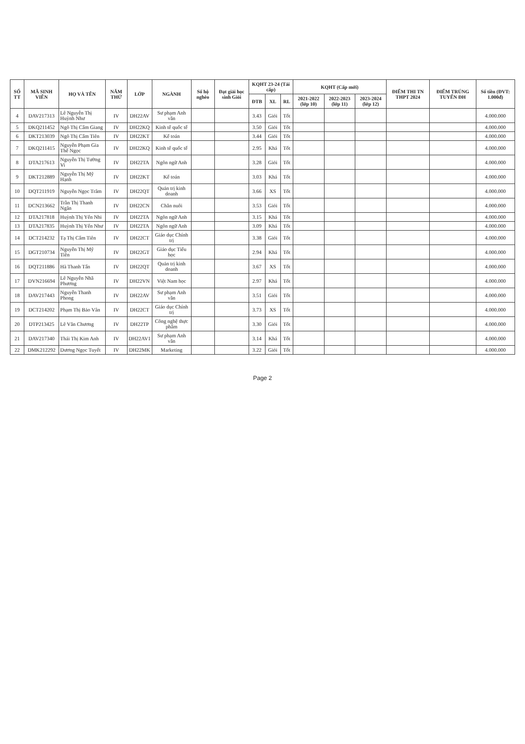| SỐ TT | MÃ SINH VIÊN | HỌ VÀ TÊN | NĂM THỨ | LỚP | NGÀNH | Số hộ nghèo | Đạt giải học sinh Giỏi | KQHT 23-24 (Tái cấp) | | | KQHT (Cấp mới) | | | ĐIỂM THI TN THPT 2024 | ĐIỂM TRÚNG TUYỂN ĐH | Số tiền (ĐVT: 1.000đ) |
| --- | --- | --- | --- | --- | --- | --- | --- | --- | --- | --- | --- | --- | --- | --- | --- | --- |
| | | | | | | | | ĐTB | XL | RL | 2021-2022 (lớp 10) | 2022-2023 (lớp 11) | 2023-2024 (lớp 12) | | | |
| 4 | DAV217313 | Lê Nguyễn Thị Huỳnh Như | IV | DH22AV | Sư phạm Anh văn | | | 3.43 | Giỏi | Tốt | | | | | | 4.000.000 |
| 5 | DKQ211452 | Ngô Thị Cẩm Giang | IV | DH22KQ | Kinh tế quốc tế | | | 3.50 | Giỏi | Tốt | | | | | | 4.000.000 |
| 6 | DKT213039 | Ngô Thị Cẩm Tiên | IV | DH22KT | Kế toán | | | 3.44 | Giỏi | Tốt | | | | | | 4.000.000 |
| 7 | DKQ211415 | Nguyễn Phạm Gia Thế Ngọc | IV | DH22KQ | Kinh tế quốc tế | | | 2.95 | Khá | Tốt | | | | | | 4.000.000 |
| 8 | DTA217613 | Nguyễn Thị Tường Vi | IV | DH22TA | Ngôn ngữ Anh | | | 3.28 | Giỏi | Tốt | | | | | | 4.000.000 |
| 9 | DKT212889 | Nguyễn Thị Mỹ Hạnh | IV | DH22KT | Kế toán | | | 3.03 | Khá | Tốt | | | | | | 4.000.000 |
| 10 | DQT211919 | Nguyễn Ngọc Trâm | IV | DH22QT | Quản trị kinh doanh | | | 3.66 | XS | Tốt | | | | | | 4.000.000 |
| 11 | DCN213662 | Trần Thị Thanh Ngân | IV | DH22CN | Chăn nuôi | | | 3.53 | Giỏi | Tốt | | | | | | 4.000.000 |
| 12 | DTA217818 | Huỳnh Thị Yến Nhi | IV | DH22TA | Ngôn ngữ Anh | | | 3.15 | Khá | Tốt | | | | | | 4.000.000 |
| 13 | DTA217835 | Huỳnh Thị Yến Như | IV | DH22TA | Ngôn ngữ Anh | | | 3.09 | Khá | Tốt | | | | | | 4.000.000 |
| 14 | DCT214232 | Tạ Thị Cẩm Tiên | IV | DH22CT | Giáo dục Chính trị | | | 3.38 | Giỏi | Tốt | | | | | | 4.000.000 |
| 15 | DGT210734 | Nguyễn Thị Mỹ Tiên | IV | DH22GT | Giáo dục Tiểu học | | | 2.94 | Khá | Tốt | | | | | | 4.000.000 |
| 16 | DQT211886 | Hà Thanh Tấn | IV | DH22QT | Quản trị kinh doanh | | | 3.67 | XS | Tốt | | | | | | 4.000.000 |
| 17 | DVN216694 | Lê Nguyễn Nhã Phương | IV | DH22VN | Việt Nam học | | | 2.97 | Khá | Tốt | | | | | | 4.000.000 |
| 18 | DAV217443 | Nguyễn Thanh Phong | IV | DH22AV | Sư phạm Anh văn | | | 3.51 | Giỏi | Tốt | | | | | | 4.000.000 |
| 19 | DCT214202 | Phạm Thị Bảo Vân | IV | DH22CT | Giáo dục Chính trị | | | 3.73 | XS | Tốt | | | | | | 4.000.000 |
| 20 | DTP213425 | Lê Văn Chương | IV | DH22TP | Công nghệ thực phẩm | | | 3.30 | Giỏi | Tốt | | | | | | 4.000.000 |
| 21 | DAV217340 | Thái Thị Kim Anh | IV | DH22AV1 | Sư phạm Anh văn | | | 3.14 | Khá | Tốt | | | | | | 4.000.000 |
| 22 | DMK212292 | Dương Ngọc Tuyết | IV | DH22MK | Marketing | | | 3.22 | Giỏi | Tốt | | | | | | 4.000.000 |
Page 2